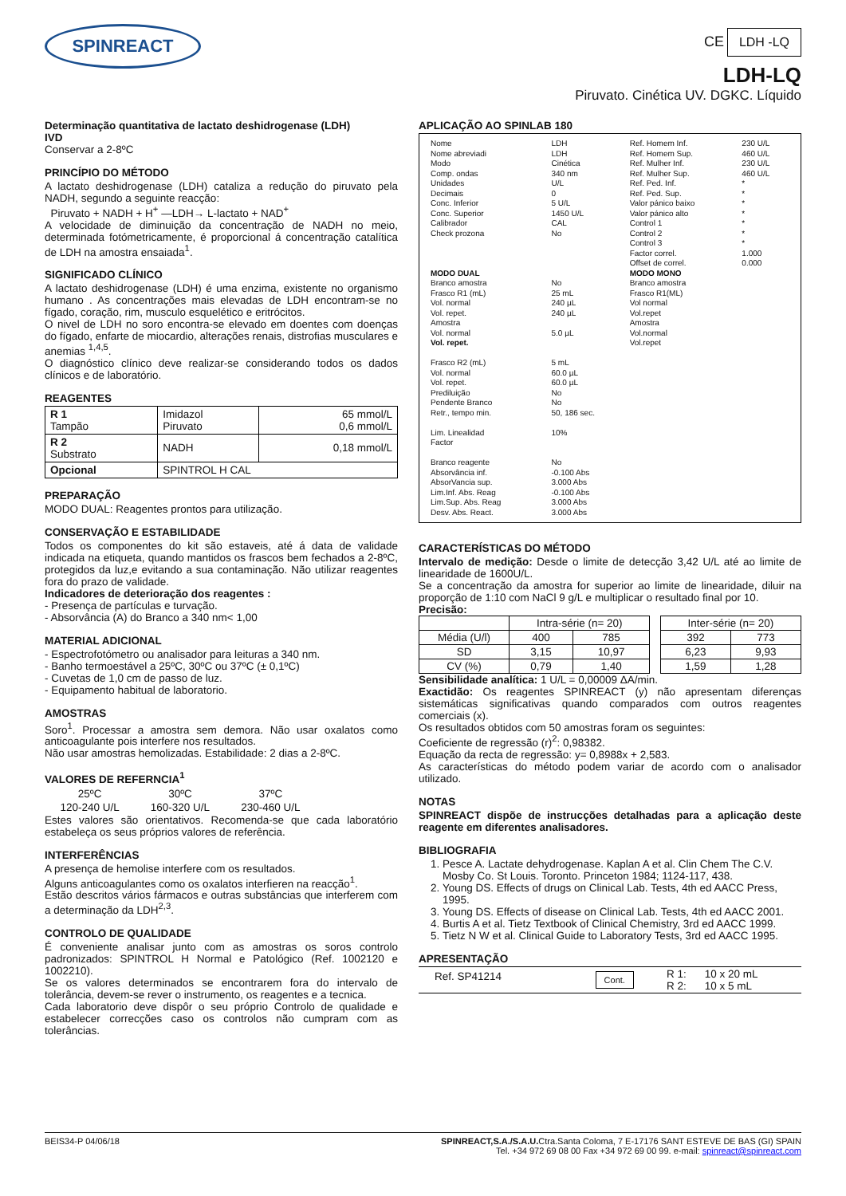SPINREACT
CE LDH -LQ
LDH-LQ
Piruvato. Cinética UV. DGKC. Líquido
Determinação quantitativa de lactato deshidrogenase (LDH)
IVD
Conservar a 2-8ºC
PRINCÍPIO DO MÉTODO
A lactato deshidrogenase (LDH) cataliza a redução do piruvato pela NADH, segundo a seguinte reacção:
Piruvato + NADH + H<sup>+</sup> —LDH→ L-lactato + NAD<sup>+</sup>
A velocidade de diminuição da concentração de NADH no meio, determinada fotómetricamente, é proporcional á concentração catalítica de LDH na amostra ensaiada<sup>1</sup>.
SIGNIFICADO CLÍNICO
A lactato deshidrogenase (LDH) é uma enzima, existente no organismo humano . As concentrações mais elevadas de LDH encontram-se no fígado, coração, rim, musculo esquelético e eritrócitos.
O nivel de LDH no soro encontra-se elevado em doentes com doenças do fígado, enfarte de miocardio, alterações renais, distrofias musculares e anemias <sup>1,4,5</sup>.
O diagnóstico clínico deve realizar-se considerando todos os dados clínicos e de laboratório.
REAGENTES
| R 1 Tampão | Imidazol Piruvato | 65 mmol/L 0,6 mmol/L |
| R 2 Substrato | NADH | 0,18 mmol/L |
| Opcional | SPINTROL H CAL | |
PREPARAÇÃO
MODO DUAL: Reagentes prontos para utilização.
CONSERVAÇÃO E ESTABILIDADE
Todos os componentes do kit são estaveis, até á data de validade indicada na etiqueta, quando mantidos os frascos bem fechados a 2-8ºC, protegidos da luz,e evitando a sua contaminação. Não utilizar reagentes fora do prazo de validade.
Indicadores de deterioração dos reagentes :
- Presença de partículas e turvação.
- Absorvância (A) do Branco a 340 nm< 1,00
MATERIAL ADICIONAL
- Espectrofotómetro ou analisador para leituras a 340 nm.
- Banho termoestável a 25ºC, 30ºC ou 37ºC (± 0,1ºC)
- Cuvetas de 1,0 cm de passo de luz.
- Equipamento habitual de laboratorio.
AMOSTRAS
Soro<sup>1</sup>. Processar a amostra sem demora. Não usar oxalatos como anticoagulante pois interfere nos resultados.
Não usar amostras hemolizadas. Estabilidade: 2 dias a 2-8ºC.
VALORES DE REFERNCIA<sup>1</sup>
| 25ºC | 30ºC | 37ºC |
| 120-240 U/L | 160-320 U/L | 230-460 U/L |
Estes valores são orientativos. Recomenda-se que cada laboratório estabeleça os seus próprios valores de referência.
INTERFERÊNCIAS
A presença de hemolise interfere com os resultados.
Alguns anticoagulantes como os oxalatos interfieren na reacção<sup>1</sup>.
Estão descritos vários fármacos e outras substâncias que interferem com a determinação da LDH<sup>2,3</sup>.
CONTROLO DE QUALIDADE
É conveniente analisar junto com as amostras os soros controlo padronizados: SPINTROL H Normal e Patológico (Ref. 1002120 e 1002210).
Se os valores determinados se encontrarem fora do intervalo de tolerância, devem-se rever o instrumento, os reagentes e a tecnica.
Cada laboratorio deve dispôr o seu próprio Controlo de qualidade e estabelecer correcções caso os controlos não cumpram com as tolerâncias.
APLICAÇÃO AO SPINLAB 180
| Nome Nome abreviadi Modo Comp. ondas Unidades Decimais Conc. Inferior Conc. Superior Calibrador Check prozona | LDH LDH Cinética 340 nm U/L 0 5 U/L 1450 U/L CAL No | Ref. Homem Inf. Ref. Homem Sup. Ref. Mulher Inf. Ref. Mulher Sup. Ref. Ped. Inf. Ref. Ped. Sup. Valor pánico baixo Valor pánico alto Control 1 Control 2 Control 3 Factor correl. Offset de correl. | 230 U/L 460 U/L 230 U/L 460 U/L * * * * * * * 1.000 0.000 |
| MODO DUAL | | MODO MONO | |
| Branco amostra Frasco R1 (mL) Vol. normal Vol. repet. Amostra Vol. normal Vol. repet. Frasco R2 (mL) Vol. normal Vol. repet. Prediluição Pendente Branco Retr., tempo min. Lim. Linealidad Factor Branco reagente Absorvância inf. AbsorVancia sup. Lim.Inf. Abs. Reag Lim.Sup. Abs. Reag Desv. Abs. React. | No 25 mL 240 µL 240 µL 5.0 µL 5 mL 60.0 µL 60.0 µL No No 50, 186 sec. 10% No -0.100 Abs 3.000 Abs -0.100 Abs 3.000 Abs 3.000 Abs | Branco amostra Frasco R1(ML) Vol normal Vol.repet Amostra Vol.normal Vol.repet | |
CARACTERÍSTICAS DO MÉTODO
Intervalo de medição: Desde o limite de detecção 3,42 U/L até ao limite de linearidade de 1600U/L.
Se a concentração da amostra for superior ao limite de linearidade, diluir na proporção de 1:10 com NaCl 9 g/L e multiplicar o resultado final por 10.
Precisão:
| | Intra-série (n= 20) | | | Inter-série (n= 20) | |
| --- | --- | --- | --- | --- | --- |
| Média (U/l) | 400 | 785 | | 392 | 773 |
| SD | 3,15 | 10,97 | | 6,23 | 9,93 |
| CV (%) | 0,79 | 1,40 | | 1,59 | 1,28 |
Sensibilidade analítica: 1 U/L = 0,00009 ΔA/min.
Exactidão: Os reagentes SPINREACT (y) não apresentam diferenças sistemáticas significativas quando comparados com outros reagentes comerciais (x).
Os resultados obtidos com 50 amostras foram os seguintes:
Coeficiente de regressão (r)<sup>2</sup>: 0,98382.
Equação da recta de regressão: y= 0,8988x + 2,583.
As características do método podem variar de acordo com o analisador utilizado.
NOTAS
SPINREACT dispõe de instrucções detalhadas para a aplicação deste reagente em diferentes analisadores.
BIBLIOGRAFIA
1. Pesce A. Lactate dehydrogenase. Kaplan A et al. Clin Chem The C.V. Mosby Co. St Louis. Toronto. Princeton 1984; 1124-117, 438.
2. Young DS. Effects of drugs on Clinical Lab. Tests, 4th ed AACC Press, 1995.
3. Young DS. Effects of disease on Clinical Lab. Tests, 4th ed AACC 2001.
4. Burtis A et al. Tietz Textbook of Clinical Chemistry, 3rd ed AACC 1999.
5. Tietz N W et al. Clinical Guide to Laboratory Tests, 3rd ed AACC 1995.
APRESENTAÇÃO
| Ref. SP41214 | Cont. | R 1: R 2: | 10 x 20 mL 10 x 5 mL |
BEIS34-P 04/06/18 SPINREACT,S.A./S.A.U. Ctra.Santa Coloma, 7 E-17176 SANT ESTEVE DE BAS (GI) SPAIN
Tel. +34 972 69 08 00 Fax +34 972 69 00 99. e-mail: spinreact@spinreact.com